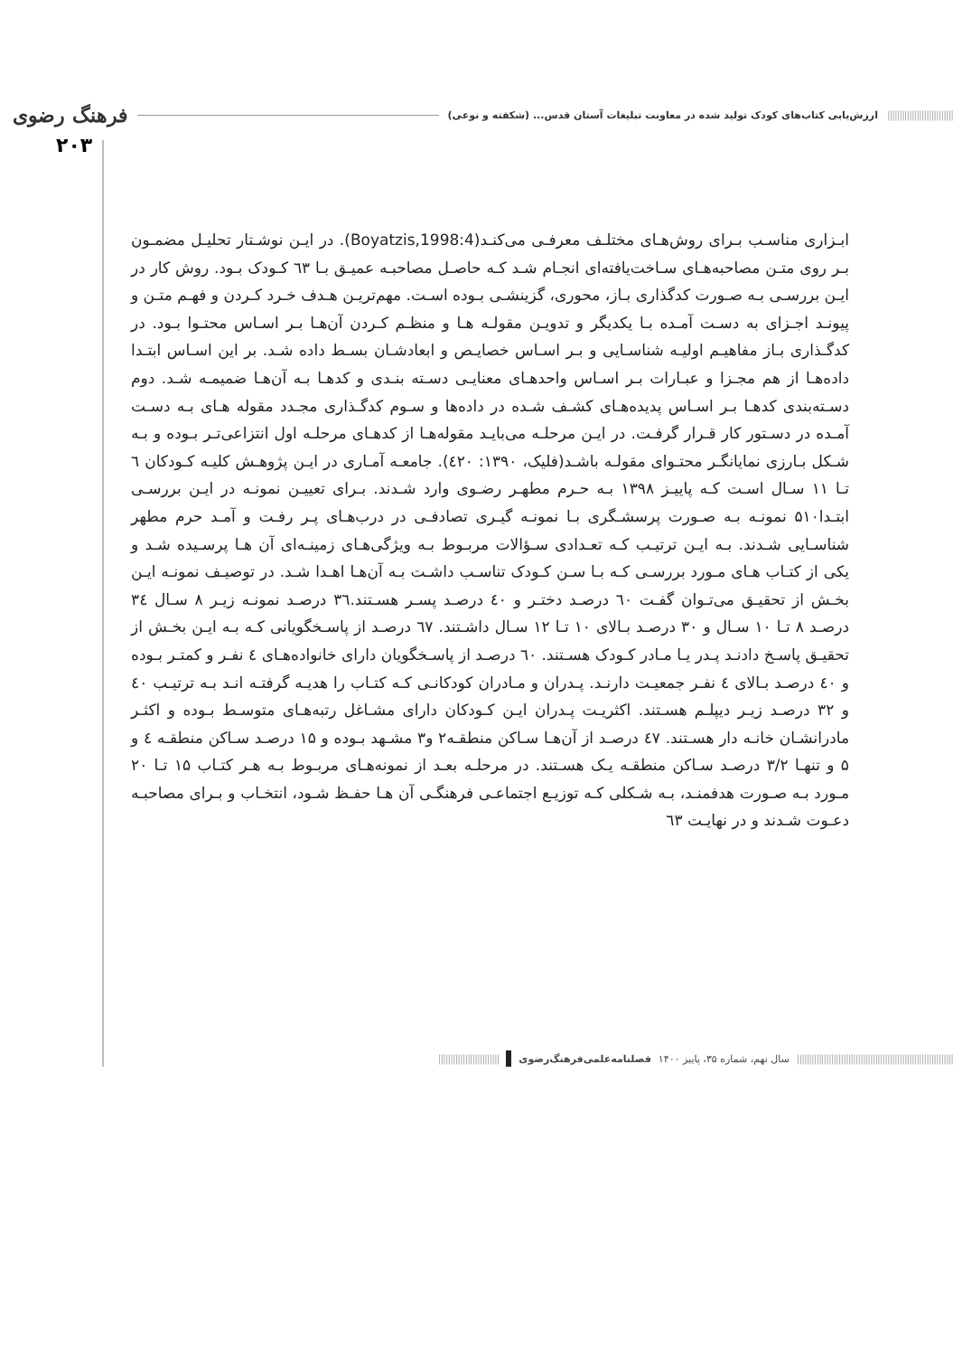||||||||||||||||||||||||||| ارزش‌یابی کتاب‌های کودک تولید شده در معاونت تبلیغات آستان قدس... (شکفته و نوعی) فرهنگ رضوی
۲۰۳
ابـزاری مناسـب بـرای روش‌هـای مختلـف معرفـی می‌کنـد(Boyatzis,1998:4). در ایـن نوشـتار تحلیـل مضمـون بـر روی متـن مصاحبه‌هـای سـاخت‌یافته‌ای انجـام شـد کـه حاصـل مصاحبـه عمیـق بـا ٦٣ کـودک بـود. روش کار در ایـن بررسـی بـه صـورت کدگذاری بـاز، محوری، گزینشـی بـوده اسـت. مهم‌تریـن هـدف خـرد کـردن و فهـم متـن و پیونـد اجـزای به دسـت آمـده بـا یکدیگر و تدویـن مقولـه هـا و منظـم کـردن آن‌هـا بـر اسـاس محتـوا بـود. در کدگـذاری بـاز مفاهیـم اولیـه شناسـایی و بـر اسـاس خصایـص و ابعادشـان بسـط داده شـد. بر این اسـاس ابتـدا داده‌هـا از هم مجـزا و عبـارات بـر اسـاس واحدهـای معنایـی دسـته بنـدی و کدهـا بـه آن‌هـا ضمیمـه شـد. دوم دسـته‌بندی کدهـا بـر اسـاس پدیده‌هـای کشـف شـده در داده‌ها و سـوم کدگـذاری مجـدد مقوله هـای بـه دسـت آمـده در دسـتور کار قـرار گرفـت. در ایـن مرحلـه می‌بایـد مقوله‌هـا از کدهـای مرحلـه اول انتزاعی‌تـر بـوده و بـه شـکل بـارزی نمایانگـر محتـوای مقولـه باشـد(فلیک، ۱۳۹۰: ٤۲۰). جامعـه آمـاری در ایـن پژوهـش کلیـه کـودکان ٦ تـا ۱۱ سـال اسـت کـه پاییـز ۱۳۹۸ بـه حـرم مطهـر رضـوی وارد شـدند. بـرای تعییـن نمونـه در ایـن بررسـی ابتـدا۵۱۰ نمونـه بـه صـورت پرسشـگری بـا نمونـه گیـری تصادفـی در درب‌هـای پـر رفـت و آمـد حرم مطهر شناسـایی شـدند. بـه ایـن ترتیـب کـه تعـدادی سـؤالات مربـوط بـه ویژگی‌هـای زمینـه‌ای آن هـا پرسـیده شـد و یکی از کتـاب هـای مـورد بررسـی کـه بـا سـن کـودک تناسـب داشـت بـه آن‌هـا اهـدا شـد. در توصیـف نمونـه ایـن بخـش از تحقیـق می‌تـوان گفـت ٦۰ درصـد دختـر و ٤۰ درصـد پسـر هسـتند.۳٦ درصـد نمونـه زیـر ۸ سـال ۳٤ درصـد ۸ تـا ۱۰ سـال و ۳۰ درصـد بـالای ۱۰ تـا ۱۲ سـال داشـتند. ٦۷ درصـد از پاسـخگویانی کـه بـه ایـن بخـش از تحقیـق پاسـخ دادنـد پـدر یـا مـادر کـودک هسـتند. ٦۰ درصـد از پاسـخگویان دارای خانواده‌هـای ٤ نفـر و کمتـر بـوده و ٤۰ درصـد بـالای ٤ نفـر جمعیـت دارنـد. پـدران و مـادران کودکانـی کـه کتـاب را هدیـه گرفتـه انـد بـه ترتیـب ٤۰ و ۳۲ درصـد زیـر دیپلـم هسـتند. اکثریـت پـدران ایـن کـودکان دارای مشـاغل رتبه‌هـای متوسـط بـوده و اکثـر مادرانشـان خانـه دار هسـتند. ٤۷ درصـد از آن‌هـا سـاکن منطقـه۲ و۳ مشـهد بـوده و ۱۵ درصـد سـاکن منطقـه ٤ و ۵ و تنهـا ۳/۲ درصـد سـاکن منطقـه یـک هسـتند. در مرحلـه بعـد از نمونه‌هـای مربـوط بـه هـر کتـاب ۱۵ تـا ۲۰ مـورد بـه صـورت هدفمنـد، بـه شـکلی کـه توزیـع اجتماعـی فرهنگـی آن هـا حفـظ شـود، انتخـاب و بـرای مصاحبـه دعـوت شـدند و در نهایـت ٦۳
|||||||||||||||||||||||||||||||||||||||||||||||||||||||||||||||| سال نهم، شماره ۳۵، پاییز ۱۴۰۰ فصلنامه‌علمی‌فرهنگ‌رضوی |||||||||||||||||||||||||